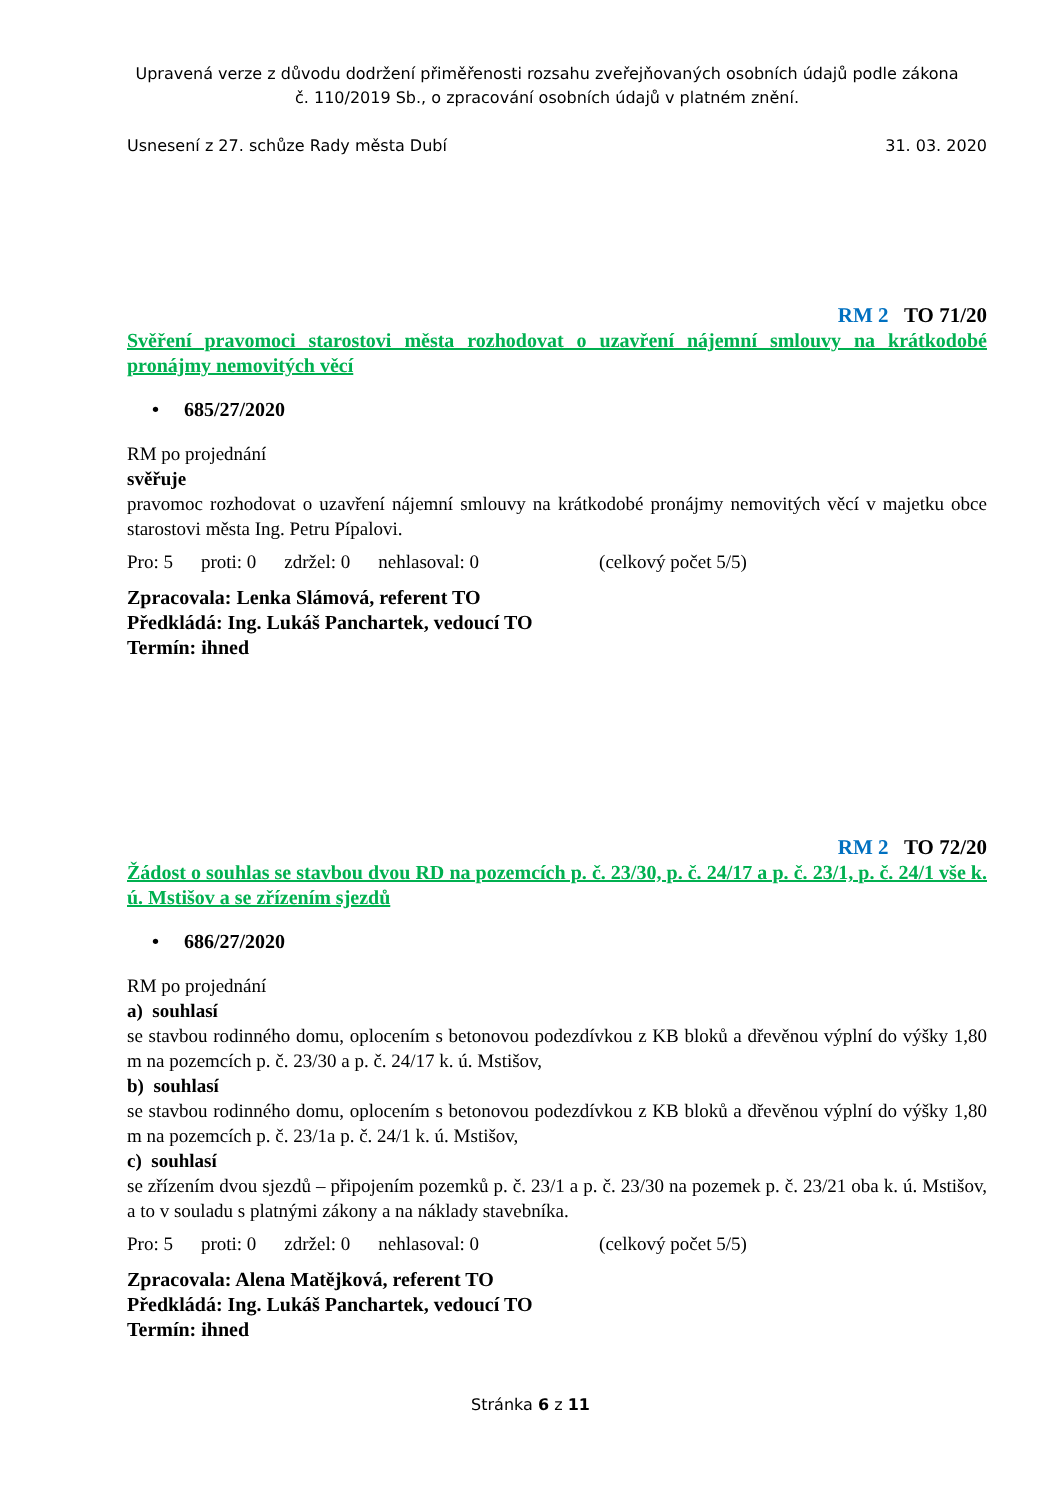Upravená verze z důvodu dodržení přiměřenosti rozsahu zveřejňovaných osobních údajů podle zákona
č. 110/2019 Sb., o zpracování osobních údajů v platném znění.
Usnesení z 27. schůze Rady města Dubí 31. 03. 2020
RM 2 TO 71/20
Svěření pravomoci starostovi města rozhodovat o uzavření nájemní smlouvy na krátkodobé pronájmy nemovitých věcí
• 685/27/2020
RM po projednání
svěřuje
pravomoc rozhodovat o uzavření nájemní smlouvy na krátkodobé pronájmy nemovitých věcí v majetku obce starostovi města Ing. Petru Pípalovi.
Pro: 5 proti: 0 zdržel: 0 nehlasoval: 0 (celkový počet 5/5)
Zpracovala: Lenka Slámová, referent TO
Předkládá: Ing. Lukáš Panchartek, vedoucí TO
Termín: ihned
RM 2 TO 72/20
Žádost o souhlas se stavbou dvou RD na pozemcích p. č. 23/30, p. č. 24/17 a p. č. 23/1, p. č. 24/1 vše k. ú. Mstišov a se zřízením sjezdů
• 686/27/2020
RM po projednání
a) souhlasí
se stavbou rodinného domu, oplocením s betonovou podezdívkou z KB bloků a dřevěnou výplní do výšky 1,80 m na pozemcích p. č. 23/30 a p. č. 24/17 k. ú. Mstišov,
b) souhlasí
se stavbou rodinného domu, oplocením s betonovou podezdívkou z KB bloků a dřevěnou výplní do výšky 1,80 m na pozemcích p. č. 23/1a p. č. 24/1 k. ú. Mstišov,
c) souhlasí
se zřízením dvou sjezdů – připojením pozemků p. č. 23/1 a p. č. 23/30 na pozemek p. č. 23/21 oba k. ú. Mstišov, a to v souladu s platnými zákony a na náklady stavebníka.
Pro: 5 proti: 0 zdržel: 0 nehlasoval: 0 (celkový počet 5/5)
Zpracovala: Alena Matějková, referent TO
Předkládá: Ing. Lukáš Panchartek, vedoucí TO
Termín: ihned
Stránka 6 z 11